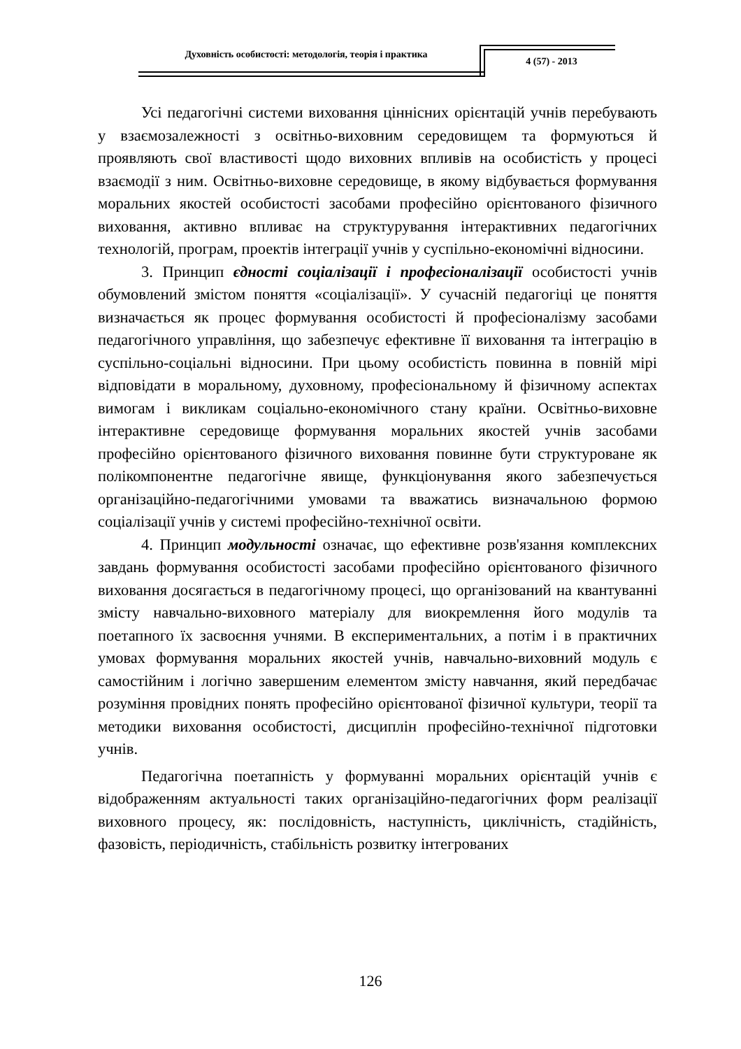Духовність особистості: методологія, теорія і практика
4 (57) - 2013
Усі педагогічні системи виховання ціннісних орієнтацій учнів перебувають у взаємозалежності з освітньо-виховним середовищем та формуються й проявляють свої властивості щодо виховних впливів на особистість у процесі взаємодії з ним. Освітньо-виховне середовище, в якому відбувається формування моральних якостей особистості засобами професійно орієнтованого фізичного виховання, активно впливає на структурування інтерактивних педагогічних технологій, програм, проектів інтеграції учнів у суспільно-економічні відносини.
3. Принцип єдності соціалізації і професіоналізації особистості учнів обумовлений змістом поняття «соціалізації». У сучасній педагогіці це поняття визначається як процес формування особистості й професіоналізму засобами педагогічного управління, що забезпечує ефективне її виховання та інтеграцію в суспільно-соціальні відносини. При цьому особистість повинна в повній мірі відповідати в моральному, духовному, професіональному й фізичному аспектах вимогам і викликам соціально-економічного стану країни. Освітньо-виховне інтерактивне середовище формування моральних якостей учнів засобами професійно орієнтованого фізичного виховання повинне бути структуроване як полікомпонентне педагогічне явище, функціонування якого забезпечується організаційно-педагогічними умовами та вважатись визначальною формою соціалізації учнів у системі професійно-технічної освіти.
4. Принцип модульності означає, що ефективне розв'язання комплексних завдань формування особистості засобами професійно орієнтованого фізичного виховання досягається в педагогічному процесі, що організований на квантуванні змісту навчально-виховного матеріалу для виокремлення його модулів та поетапного їх засвоєння учнями. В експериментальних, а потім і в практичних умовах формування моральних якостей учнів, навчально-виховний модуль є самостійним і логічно завершеним елементом змісту навчання, який передбачає розуміння провідних понять професійно орієнтованої фізичної культури, теорії та методики виховання особистості, дисциплін професійно-технічної підготовки учнів.
Педагогічна поетапність у формуванні моральних орієнтацій учнів є відображенням актуальності таких організаційно-педагогічних форм реалізації виховного процесу, як: послідовність, наступність, циклічність, стадійність, фазовість, періодичність, стабільність розвитку інтегрованих
126